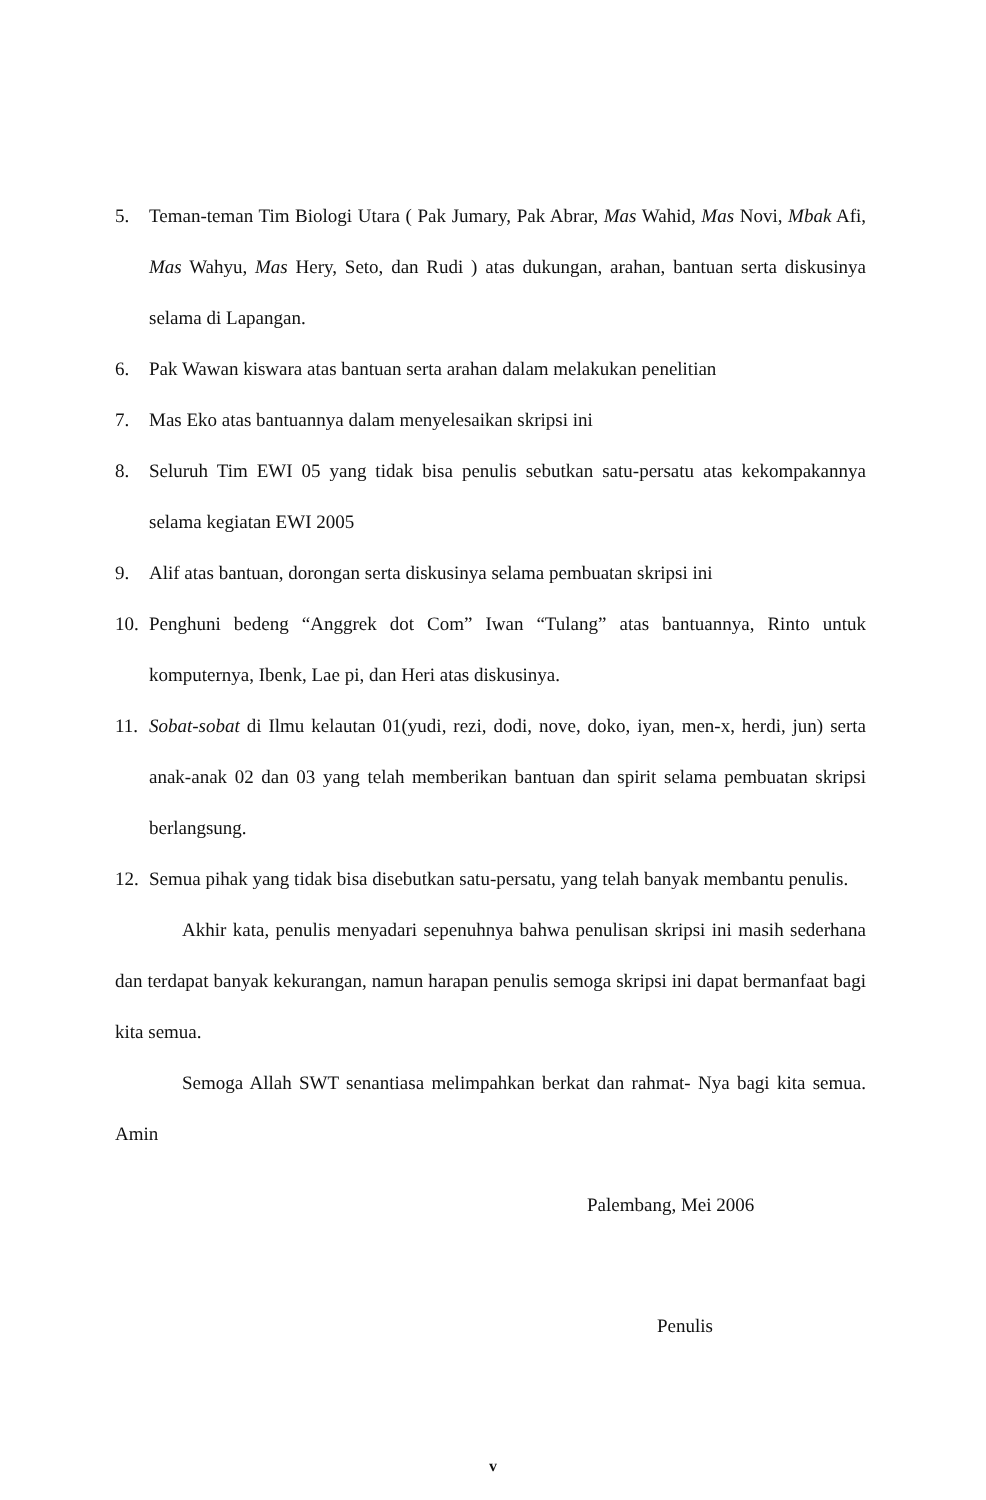5. Teman-teman Tim Biologi Utara ( Pak Jumary, Pak Abrar, Mas Wahid, Mas Novi, Mbak Afi, Mas Wahyu, Mas Hery, Seto, dan Rudi ) atas dukungan, arahan, bantuan serta diskusinya selama di Lapangan.
6. Pak Wawan kiswara atas bantuan serta arahan dalam melakukan penelitian
7. Mas Eko atas bantuannya dalam menyelesaikan skripsi ini
8. Seluruh Tim EWI 05 yang tidak bisa penulis sebutkan satu-persatu atas kekompakannya selama kegiatan EWI 2005
9. Alif atas bantuan, dorongan serta diskusinya selama pembuatan skripsi ini
10. Penghuni bedeng “Anggrek dot Com” Iwan “Tulang” atas bantuannya, Rinto untuk komputernya, Ibenk, Lae pi, dan Heri atas diskusinya.
11. Sobat-sobat di Ilmu kelautan 01(yudi, rezi, dodi, nove, doko, iyan, men-x, herdi, jun) serta anak-anak 02 dan 03 yang telah memberikan bantuan dan spirit selama pembuatan skripsi berlangsung.
12. Semua pihak yang tidak bisa disebutkan satu-persatu, yang telah banyak membantu penulis.
Akhir kata, penulis menyadari sepenuhnya bahwa penulisan skripsi ini masih sederhana dan terdapat banyak kekurangan, namun harapan penulis semoga skripsi ini dapat bermanfaat bagi kita semua.
Semoga Allah SWT senantiasa melimpahkan berkat dan rahmat- Nya bagi kita semua. Amin
Palembang, Mei 2006
Penulis
v